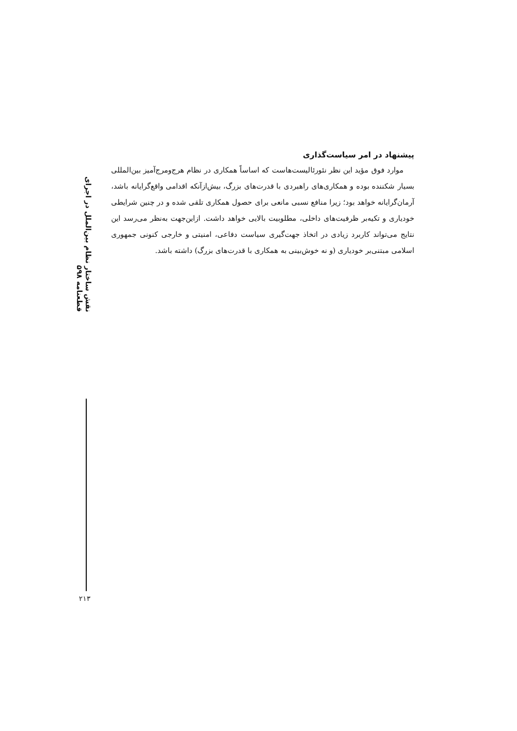نقش ساختار نظام بین‌الملل در اجرای قطعنامه ۵۹۸
پیشنهاد در امر سیاست‌گذاری
موارد فوق مؤید این نظر نئورئالیست‌هاست که اساساً همکاری در نظام هرج‌ومرج‌آمیز بین‌المللی بسیار شکننده بوده و همکاری‌های راهبردی با قدرت‌های بزرگ، بیش‌ازآنکه اقدامی واقع‌گرایانه باشد، آرمان‌گرایانه خواهد بود؛ زیرا منافع نسبی مانعی برای حصول همکاری تلقی شده و در چنین شرایطی خودیاری و تکیه‌بر ظرفیت‌های داخلی، مطلوبیت بالایی خواهد داشت. ازاین‌جهت به‌نظر می‌رسد این نتایج می‌تواند کاربرد زیادی در اتخاذ جهت‌گیری سیاست دفاعی، امنیتی و خارجی کنونی جمهوری اسلامی مبتنی‌بر خودیاری (و نه خوش‌بینی به همکاری با قدرت‌های بزرگ) داشته باشد.
۲۱۳